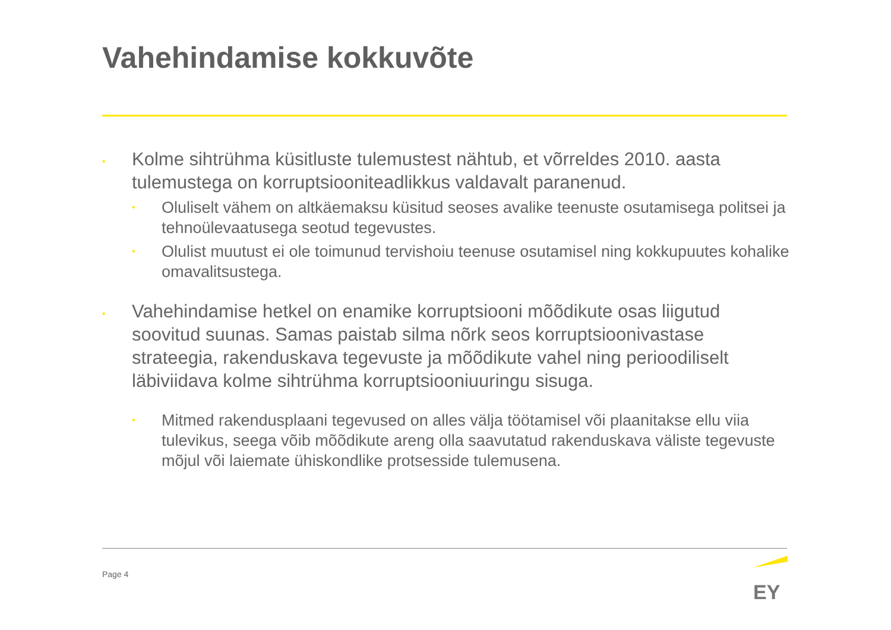Vahehindamise kokkuvõte
•
Kolme sihtrühma küsitluste tulemustest nähtub, et võrreldes 2010. aasta tulemustega on korruptsiooniteadlikkus valdavalt paranenud.
•
Oluliselt vähem on altkäemaksu küsitud seoses avalike teenuste osutamisega politsei ja tehnoülevaatusega seotud tegevustes.
•
Olulist muutust ei ole toimunud tervishoiu teenuse osutamisel ning kokkupuutes kohalike omavalitsustega.
•
Vahehindamise hetkel on enamike korruptsiooni mõõdikute osas liigutud soovitud suunas. Samas paistab silma nõrk seos korruptsioonivastase strateegia, rakenduskava tegevuste ja mõõdikute vahel ning perioodiliselt läbiviidava kolme sihtrühma korruptsiooniuuringu sisuga.
•
Mitmed rakendusplaani tegevused on alles välja töötamisel või plaanitakse ellu viia tulevikus, seega võib mõõdikute areng olla saavutatud rakenduskava väliste tegevuste mõjul või laiemate ühiskondlike protsesside tulemusena.
Page 4
EY